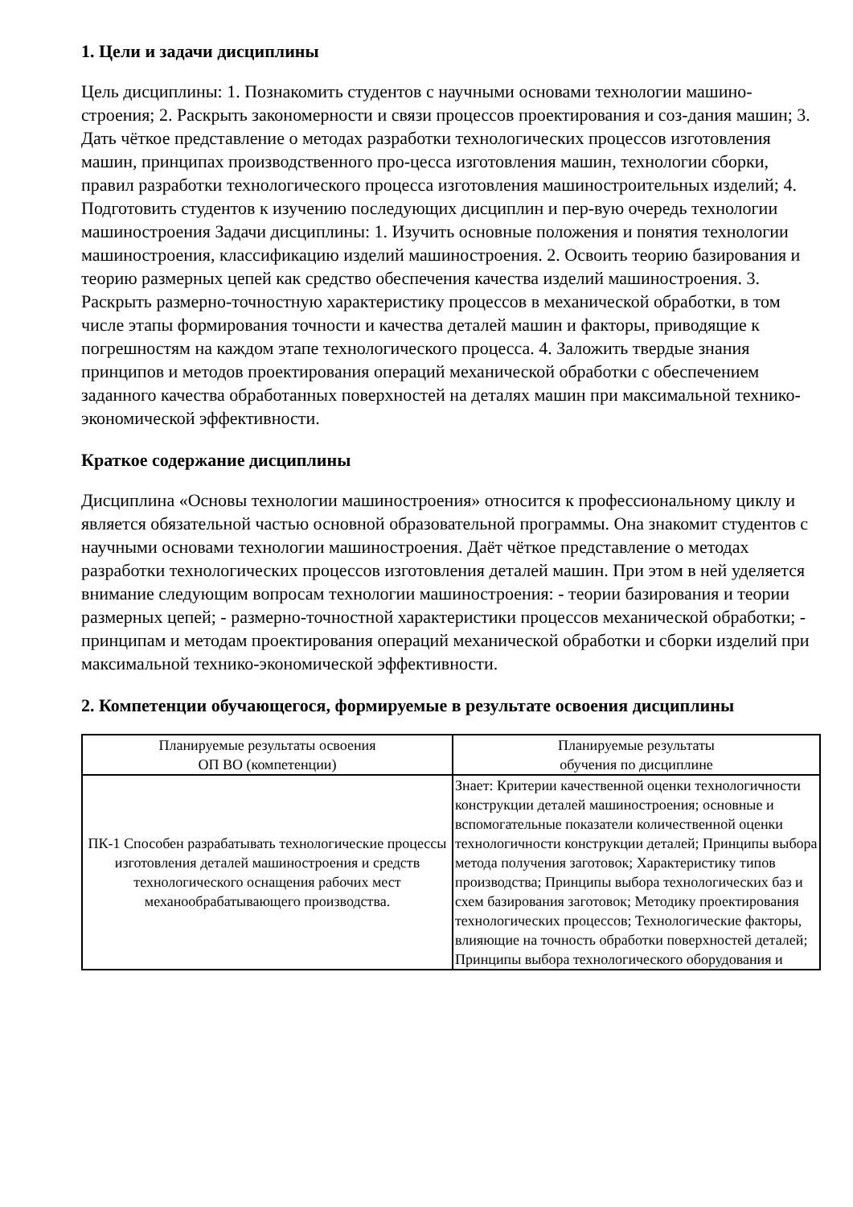1. Цели и задачи дисциплины
Цель дисциплины: 1. Познакомить студентов с научными основами технологии машино-строения; 2. Раскрыть закономерности и связи процессов проектирования и соз-дания машин; 3. Дать чёткое представление о методах разработки технологических процессов изготовления машин, принципах производственного про-цесса изготовления машин, технологии сборки, правил разработки технологического процесса изготовления машиностроительных изделий; 4. Подготовить студентов к изучению последующих дисциплин и пер-вую очередь технологии машиностроения Задачи дисциплины: 1. Изучить основные положения и понятия технологии машиностроения, классификацию изделий машиностроения. 2. Освоить теорию базирования и теорию размерных цепей как средство обеспечения качества изделий машиностроения. 3. Раскрыть размерно-точностную характеристику процессов в механической обработки, в том числе этапы формирования точности и качества деталей машин и факторы, приводящие к погрешностям на каждом этапе технологического процесса. 4. Заложить твердые знания принципов и методов проектирования операций механической обработки с обеспечением заданного качества обработанных поверхностей на деталях машин при максимальной технико-экономической эффективности.
Краткое содержание дисциплины
Дисциплина «Основы технологии машиностроения» относится к профессиональному циклу и является обязательной частью основной образовательной программы. Она знакомит студентов с научными основами технологии машиностроения. Даёт чёткое представление о методах разработки технологических процессов изготовления деталей машин. При этом в ней уделяется внимание следующим вопросам технологии машиностроения: - теории базирования и теории размерных цепей; - размерно-точностной характеристики процессов механической обработки; - принципам и методам проектирования операций механической обработки и сборки изделий при максимальной технико-экономической эффективности.
2. Компетенции обучающегося, формируемые в результате освоения дисциплины
| Планируемые результаты освоения ОП ВО (компетенции) | Планируемые результаты обучения по дисциплине |
| --- | --- |
| ПК-1 Способен разрабатывать технологические процессы изготовления деталей машиностроения и средств технологического оснащения рабочих мест механообрабатывающего производства. | Знает: Критерии качественной оценки технологичности конструкции деталей машиностроения; основные и вспомогательные показатели количественной оценки технологичности конструкции деталей; Принципы выбора метода получения заготовок; Характеристику типов производства; Принципы выбора технологических баз и схем базирования заготовок; Методику проектирования технологических процессов; Технологические факторы, влияющие на точность обработки поверхностей деталей; Принципы выбора технологического оборудования и |